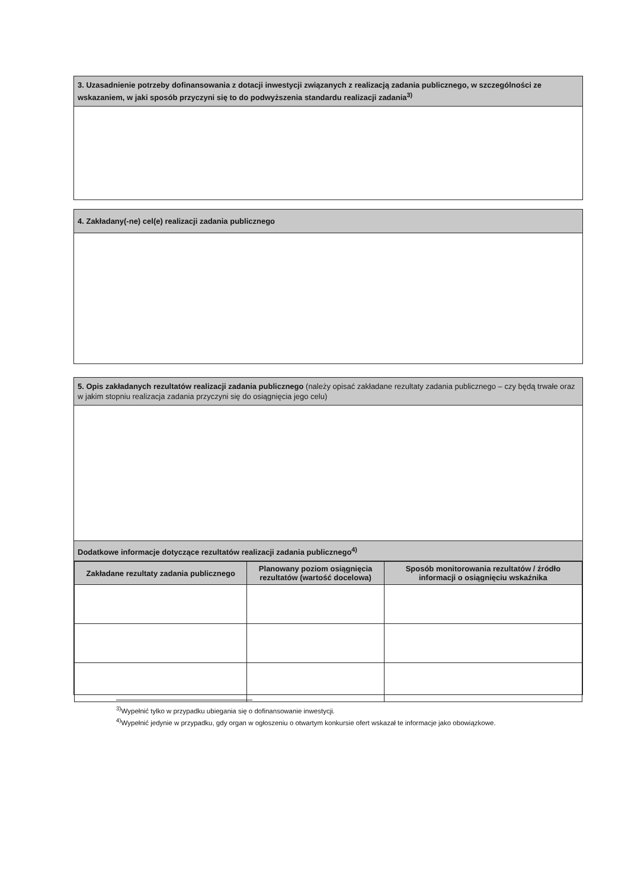3. Uzasadnienie potrzeby dofinansowania z dotacji inwestycji związanych z realizacją zadania publicznego, w szczególności ze wskazaniem, w jaki sposób przyczyni się to do podwyższenia standardu realizacji zadania<sup>3)</sup>
4. Zakładany(-ne) cel(e) realizacji zadania publicznego
5. Opis zakładanych rezultatów realizacji zadania publicznego (należy opisać zakładane rezultaty zadania publicznego – czy będą trwałe oraz w jakim stopniu realizacja zadania przyczyni się do osiągnięcia jego celu)
Dodatkowe informacje dotyczące rezultatów realizacji zadania publicznego<sup>4)</sup>
| Zakładane rezultaty zadania publicznego | Planowany poziom osiągnięcia rezultatów (wartość docelowa) | Sposób monitorowania rezultatów / źródło informacji o osiągnięciu wskaźnika |
| --- | --- | --- |
<sup>3)</sup> Wypełnić tylko w przypadku ubiegania się o dofinansowanie inwestycji.
<sup>4)</sup> Wypełnić jedynie w przypadku, gdy organ w ogłoszeniu o otwartym konkursie ofert wskazał te informacje jako obowiązkowe.